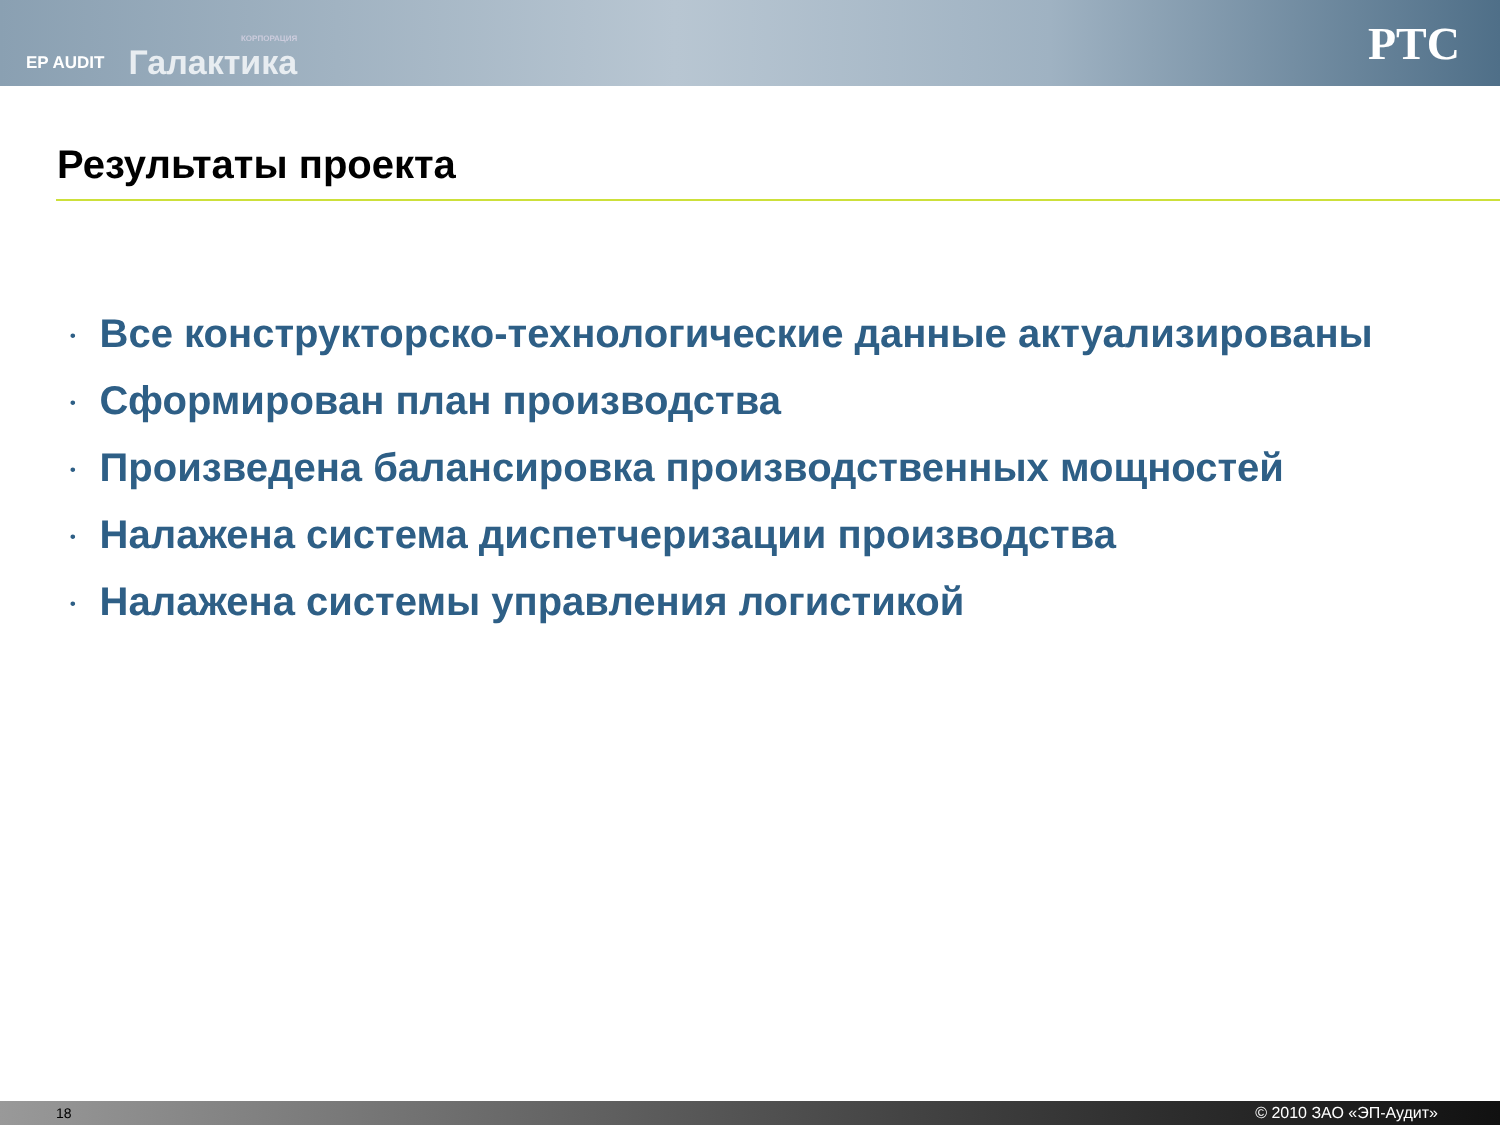EP AUDIT
КОРПОРАЦИЯ
Галактика
PTC
Результаты проекта
• Все конструкторско-технологические данные актуализированы
• Сформирован план производства
• Произведена балансировка производственных мощностей
• Налажена система диспетчеризации производства
• Налажена системы управления логистикой
18 © 2010 ЗАО «ЭП-Аудит»